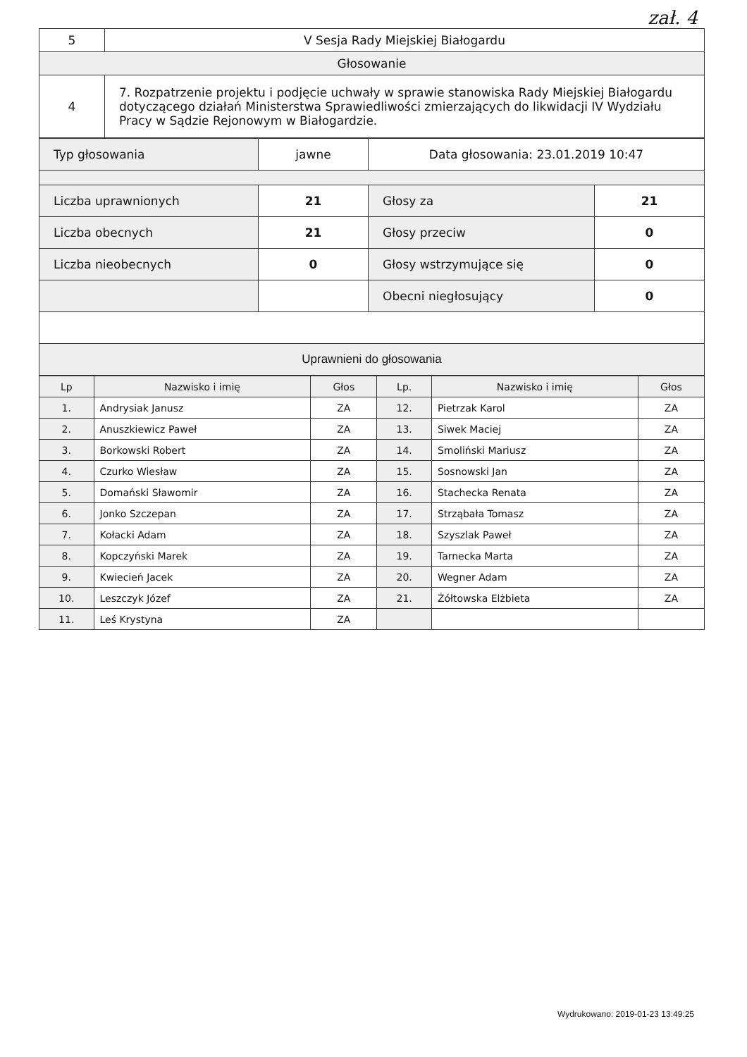zał. 4
| 5 | V Sesja Rady Miejskiej Białogardu |
| Głosowanie | |
| 4 | 7. Rozpatrzenie projektu i podjęcie uchwały w sprawie stanowiska Rady Miejskiej Białogardu dotyczącego działań Ministerstwa Sprawiedliwości zmierzających do likwidacji IV Wydziału Pracy w Sądzie Rejonowym w Białogardzie. |
| Typ głosowania | jawne | Data głosowania: 23.01.2019 10:47 | |
| Liczba uprawnionych | 21 | Głosy za | 21 |
| Liczba obecnych | 21 | Głosy przeciw | 0 |
| Liczba nieobecnych | 0 | Głosy wstrzymujące się | 0 |
| | | Obecni niegłosujący | 0 |
| Uprawnieni do głosowania | | | |
| Lp | Nazwisko i imię | Głos | Lp. | Nazwisko i imię | Głos |
| --- | --- | --- | --- | --- | --- |
| 1. | Andrysiak Janusz | ZA | 12. | Pietrzak Karol | ZA |
| 2. | Anuszkiewicz Paweł | ZA | 13. | Siwek Maciej | ZA |
| 3. | Borkowski Robert | ZA | 14. | Smoliński Mariusz | ZA |
| 4. | Czurko Wiesław | ZA | 15. | Sosnowski Jan | ZA |
| 5. | Domański Sławomir | ZA | 16. | Stachecka Renata | ZA |
| 6. | Jonko Szczepan | ZA | 17. | Strząbała Tomasz | ZA |
| 7. | Kołacki Adam | ZA | 18. | Szyszlak Paweł | ZA |
| 8. | Kopczyński Marek | ZA | 19. | Tarnecka Marta | ZA |
| 9. | Kwiecień Jacek | ZA | 20. | Wegner Adam | ZA |
| 10. | Leszczyk Józef | ZA | 21. | Żółtowska Elżbieta | ZA |
| 11. | Leś Krystyna | ZA | | | |
Wydrukowano: 2019-01-23 13:49:25